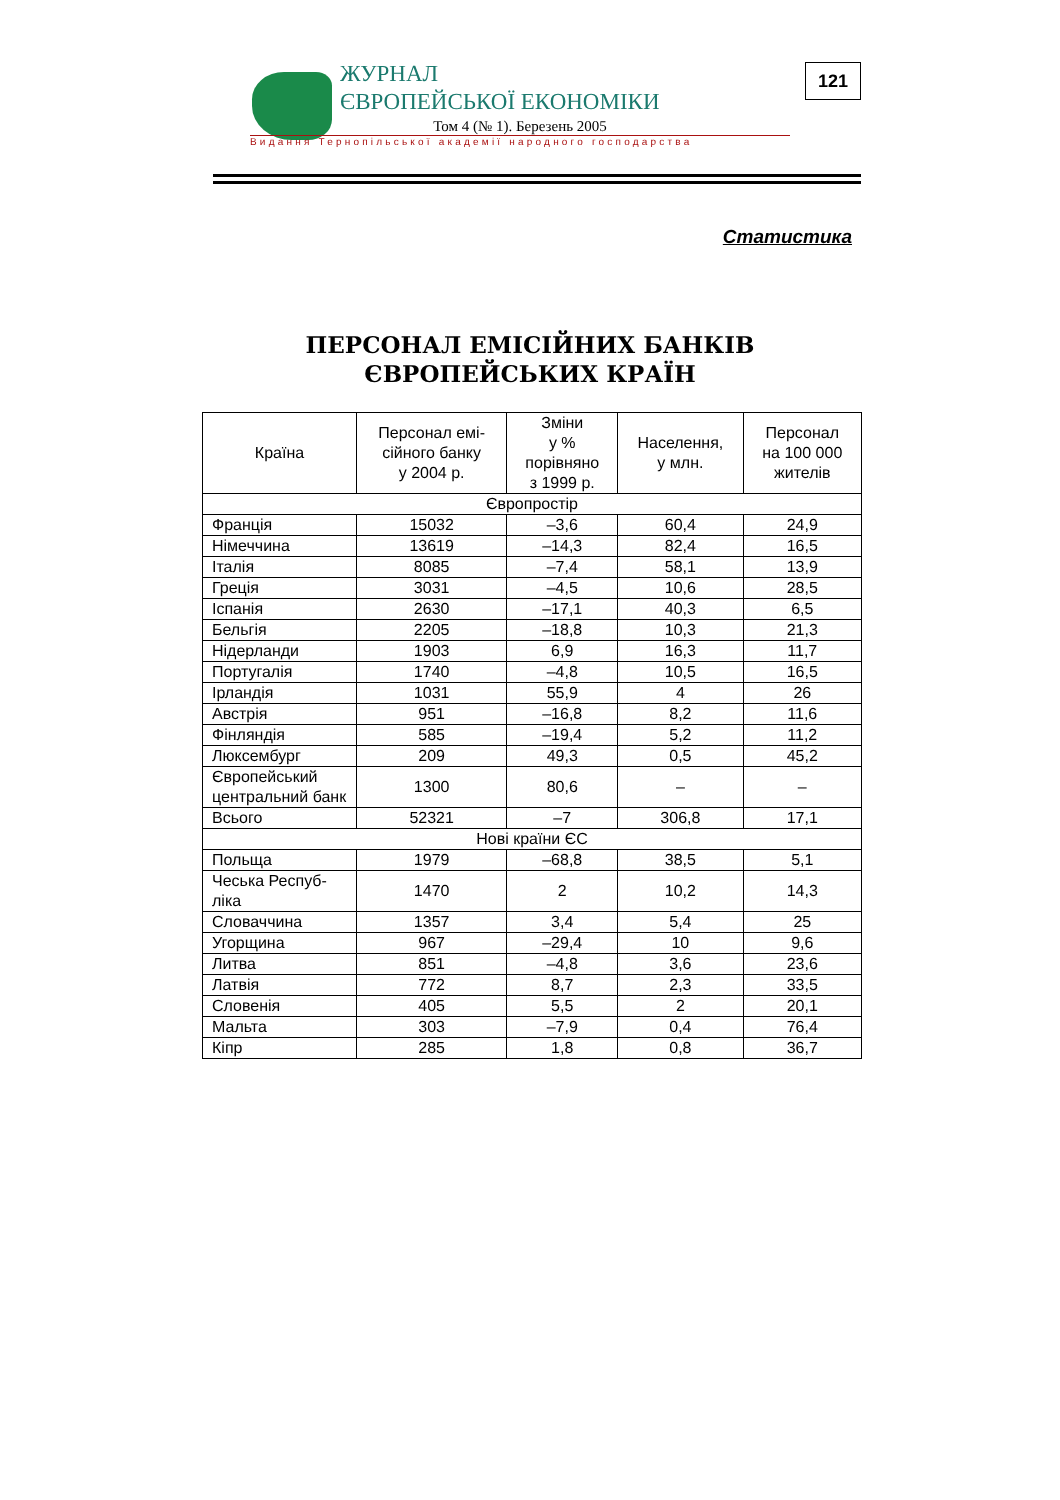ЖУРНАЛ
ЄВРОПЕЙСЬКОЇ ЕКОНОМІКИ
Том 4 (№ 1). Березень 2005
Видання Тернопільської академії народного господарства
121
Статистика
ПЕРСОНАЛ ЕМІСІЙНИХ БАНКІВ
ЄВРОПЕЙСЬКИХ КРАЇН
| Країна | Персонал емі- сійного банку у 2004 р. | Зміни у % порівняно з 1999 р. | Населення, у млн. | Персонал на 100 000 жителів |
| --- | --- | --- | --- | --- |
| Європростір | | | | |
| Франція | 15032 | –3,6 | 60,4 | 24,9 |
| Німеччина | 13619 | –14,3 | 82,4 | 16,5 |
| Італія | 8085 | –7,4 | 58,1 | 13,9 |
| Греція | 3031 | –4,5 | 10,6 | 28,5 |
| Іспанія | 2630 | –17,1 | 40,3 | 6,5 |
| Бельгія | 2205 | –18,8 | 10,3 | 21,3 |
| Нідерланди | 1903 | 6,9 | 16,3 | 11,7 |
| Португалія | 1740 | –4,8 | 10,5 | 16,5 |
| Ірландія | 1031 | 55,9 | 4 | 26 |
| Австрія | 951 | –16,8 | 8,2 | 11,6 |
| Фінляндія | 585 | –19,4 | 5,2 | 11,2 |
| Люксембург | 209 | 49,3 | 0,5 | 45,2 |
| Європейський центральний банк | 1300 | 80,6 | – | – |
| Всього | 52321 | –7 | 306,8 | 17,1 |
| Нові країни ЄС | | | | |
| Польща | 1979 | –68,8 | 38,5 | 5,1 |
| Чеська Респуб-ліка | 1470 | 2 | 10,2 | 14,3 |
| Словаччина | 1357 | 3,4 | 5,4 | 25 |
| Угорщина | 967 | –29,4 | 10 | 9,6 |
| Литва | 851 | –4,8 | 3,6 | 23,6 |
| Латвія | 772 | 8,7 | 2,3 | 33,5 |
| Словенія | 405 | 5,5 | 2 | 20,1 |
| Мальта | 303 | –7,9 | 0,4 | 76,4 |
| Кіпр | 285 | 1,8 | 0,8 | 36,7 |